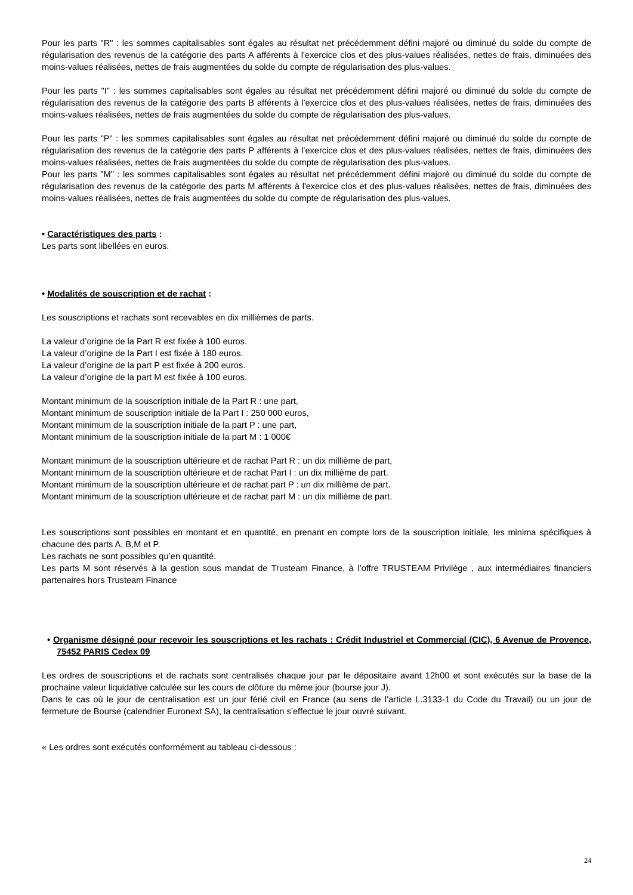Pour les parts "R" : les sommes capitalisables sont égales au résultat net précédemment défini majoré ou diminué du solde du compte de régularisation des revenus de la catégorie des parts A afférents à l'exercice clos et des plus-values réalisées, nettes de frais, diminuées des moins-values réalisées, nettes de frais augmentées du solde du compte de régularisation des plus-values.
Pour les parts "I" : les sommes capitalisables sont égales au résultat net précédemment défini majoré ou diminué du solde du compte de régularisation des revenus de la catégorie des parts B afférents à l'exercice clos et des plus-values réalisées, nettes de frais, diminuées des moins-values réalisées, nettes de frais augmentées du solde du compte de régularisation des plus-values.
Pour les parts "P" : les sommes capitalisables sont égales au résultat net précédemment défini majoré ou diminué du solde du compte de régularisation des revenus de la catégorie des parts P afférents à l'exercice clos et des plus-values réalisées, nettes de frais, diminuées des moins-values réalisées, nettes de frais augmentées du solde du compte de régularisation des plus-values.
Pour les parts "M" : les sommes capitalisables sont égales au résultat net précédemment défini majoré ou diminué du solde du compte de régularisation des revenus de la catégorie des parts M afférents à l'exercice clos et des plus-values réalisées, nettes de frais, diminuées des moins-values réalisées, nettes de frais augmentées du solde du compte de régularisation des plus-values.
• Caractéristiques des parts :
Les parts sont libellées en euros.
• Modalités de souscription et de rachat :
Les souscriptions et rachats sont recevables en dix millièmes de parts.
La valeur d’origine de la Part R est fixée à 100 euros.
La valeur d’origine de la Part I est fixée à 180 euros.
La valeur d’origine de la part P est fixée à 200 euros.
La valeur d’origine de la part M est fixée à 100 euros.
Montant minimum de la souscription initiale de la Part R : une part,
Montant minimum de souscription initiale de la Part I : 250 000 euros,
Montant minimum de la souscription initiale de la part P : une part,
Montant minimum de la souscription initiale de la part M : 1 000€
Montant minimum de la souscription ultérieure et de rachat Part R : un dix millième de part,
Montant minimum de la souscription ultérieure et de rachat Part I : un dix millième de part.
Montant minimum de la souscription ultérieure et de rachat part P : un dix millième de part.
Montant minimum de la souscription ultérieure et de rachat part M : un dix millième de part.
Les souscriptions sont possibles en montant et en quantité, en prenant en compte lors de la souscription initiale, les minima spécifiques à chacune des parts A, B,M et P.
Les rachats ne sont possibles qu’en quantité.
Les parts M sont réservés à la gestion sous mandat de Trusteam Finance, à l’offre TRUSTEAM Privilège , aux intermédiaires financiers partenaires hors Trusteam Finance
• Organisme désigné pour recevoir les souscriptions et les rachats : Crédit Industriel et Commercial (CIC), 6 Avenue de Provence, 75452 PARIS Cedex 09
Les ordres de souscriptions et de rachats sont centralisés chaque jour par le dépositaire avant 12h00 et sont exécutés sur la base de la prochaine valeur liquidative calculée sur les cours de clôture du même jour (bourse jour J).
Dans le cas où le jour de centralisation est un jour férié civil en France (au sens de l’article L.3133-1 du Code du Travail) ou un jour de fermeture de Bourse (calendrier Euronext SA), la centralisation s’effectue le jour ouvré suivant.
« Les ordres sont exécutés conformément au tableau ci-dessous :
24